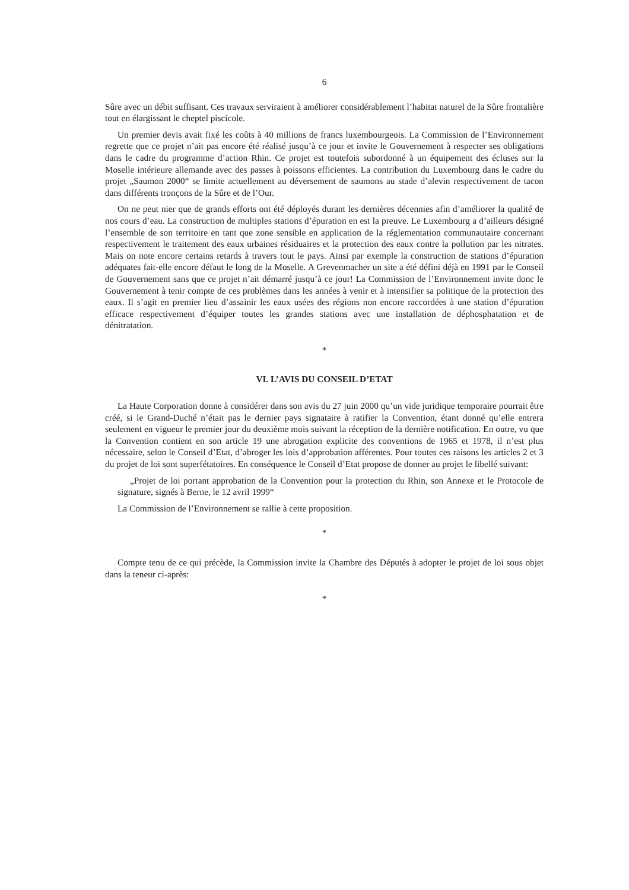6
Sûre avec un débit suffisant. Ces travaux serviraient à améliorer considérablement l’habitat naturel de la Sûre frontalière tout en élargissant le cheptel piscicole.
Un premier devis avait fixé les coûts à 40 millions de francs luxembourgeois. La Commission de l’Environnement regrette que ce projet n’ait pas encore été réalisé jusqu’à ce jour et invite le Gouvernement à respecter ses obligations dans le cadre du programme d’action Rhin. Ce projet est toutefois subordonné à un équipement des écluses sur la Moselle intérieure allemande avec des passes à poissons efficientes. La contribution du Luxembourg dans le cadre du projet „Saumon 2000“ se limite actuellement au déversement de saumons au stade d’alevin respectivement de tacon dans différents tronçons de la Sûre et de l’Our.
On ne peut nier que de grands efforts ont été déployés durant les dernières décennies afin d’améliorer la qualité de nos cours d’eau. La construction de multiples stations d’épuration en est la preuve. Le Luxembourg a d’ailleurs désigné l’ensemble de son territoire en tant que zone sensible en application de la réglementation communautaire concernant respectivement le traitement des eaux urbaines résiduaires et la protection des eaux contre la pollution par les nitrates. Mais on note encore certains retards à travers tout le pays. Ainsi par exemple la construction de stations d’épuration adéquates fait-elle encore défaut le long de la Moselle. A Grevenmacher un site a été défini déjà en 1991 par le Conseil de Gouvernement sans que ce projet n’ait démarré jusqu’à ce jour! La Commission de l’Environnement invite donc le Gouvernement à tenir compte de ces problèmes dans les années à venir et à intensifier sa politique de la protection des eaux. Il s’agit en premier lieu d’assainir les eaux usées des régions non encore raccordées à une station d’épuration efficace respectivement d’équiper toutes les grandes stations avec une installation de déphosphatation et de dénitratation.
*
VI. L’AVIS DU CONSEIL D’ETAT
La Haute Corporation donne à considérer dans son avis du 27 juin 2000 qu’un vide juridique temporaire pourrait être créé, si le Grand-Duché n’était pas le dernier pays signataire à ratifier la Convention, étant donné qu’elle entrera seulement en vigueur le premier jour du deuxième mois suivant la réception de la dernière notification. En outre, vu que la Convention contient en son article 19 une abrogation explicite des conventions de 1965 et 1978, il n’est plus nécessaire, selon le Conseil d’Etat, d’abroger les lois d’approbation afférentes. Pour toutes ces raisons les articles 2 et 3 du projet de loi sont superfétatoires. En conséquence le Conseil d’Etat propose de donner au projet le libellé suivant:
„Projet de loi portant approbation de la Convention pour la protection du Rhin, son Annexe et le Protocole de signature, signés à Berne, le 12 avril 1999“
La Commission de l’Environnement se rallie à cette proposition.
*
Compte tenu de ce qui précède, la Commission invite la Chambre des Députés à adopter le projet de loi sous objet dans la teneur ci-après:
*